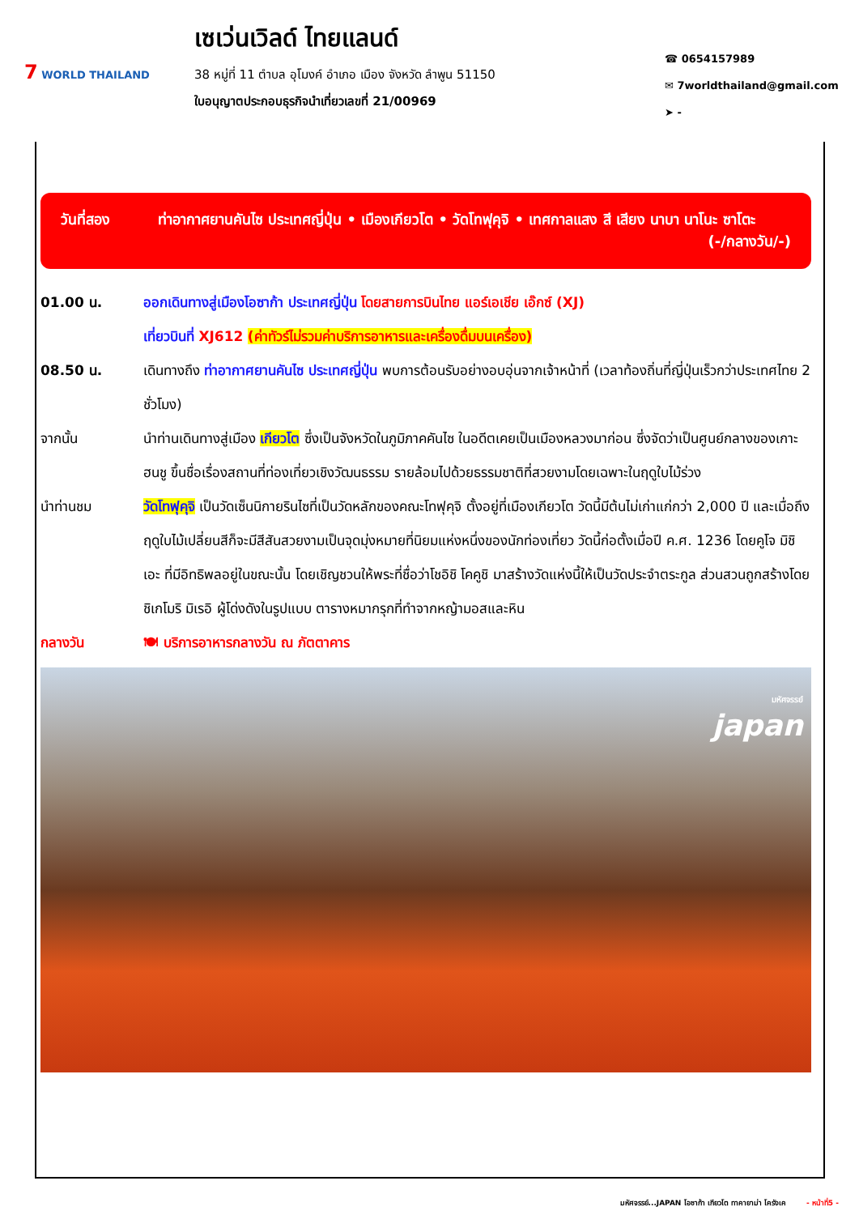7 WORLD THAILAND
เซเว่นเวิลด์ ไทยแลนด์
38 หมู่ที่ 11 ตำบล อุโมงค์ อำเภอ เมือง จังหวัด ลำพูน 51150
ใบอนุญาตประกอบธุรกิจนำเที่ยวเลขที่ 21/00969
☎ 0654157989
✉ 7worldthailand@gmail.com
➤ -
วันที่สอง ท่าอากาศยานคันไซ ประเทศญี่ปุ่น • เมืองเกียวโต • วัดโทฟุคุจิ • เทศกาลแสง สี เสียง นาบา นาโนะ ซาโตะ (-/กลางวัน/-)
01.00 น. ออกเดินทางสู่เมืองโอซาก้า ประเทศญี่ปุ่น โดยสายการบินไทย แอร์เอเชีย เอ๊กซ์ (XJ)
เที่ยวบินที่ XJ612 (ค่าทัวร์ไม่รวมค่าบริการอาหารและเครื่องดื่มบนเครื่อง)
08.50 น. เดินทางถึง ท่าอากาศยานคันไซ ประเทศญี่ปุ่น พบการต้อนรับอย่างอบอุ่นจากเจ้าหน้าที่ (เวลาท้องถิ่นที่ญี่ปุ่นเร็วกว่าประเทศไทย 2 ชั่วโมง)
จากนั้น นำท่านเดินทางสู่เมือง เกียวโต ซึ่งเป็นจังหวัดในภูมิภาคคันไซ ในอดีตเคยเป็นเมืองหลวงมาก่อน ซึ่งจัดว่าเป็นศูนย์กลางของเกาะฮนชู ขึ้นชื่อเรื่องสถานที่ท่องเที่ยวเชิงวัฒนธรรม รายล้อมไปด้วยธรรมชาติที่สวยงามโดยเฉพาะในฤดูใบไม้ร่วง
นำท่านชม วัดโทฟุคุจิ เป็นวัดเซ็นนิกายรินไซที่เป็นวัดหลักของคณะโทฟุคุจิ ตั้งอยู่ที่เมืองเกียวโต วัดนี้มีต้นไม่เก่าแก่กว่า 2,000 ปี และเมื่อถึงฤดูใบไม้เปลี่ยนสีก็จะมีสีสันสวยงามเป็นจุดมุ่งหมายที่นิยมแห่งหนึ่งของนักท่องเที่ยว วัดนี้ก่อตั้งเมื่อปี ค.ศ. 1236 โดยคูโจ มิชิเอะ ที่มีอิทธิพลอยู่ในขณะนั้น โดยเชิญชวนให้พระที่ชื่อว่าโชอิชิ โคคูชิ มาสร้างวัดแห่งนี้ให้เป็นวัดประจำตระกูล ส่วนสวนถูกสร้างโดยชิเกโมริ มิเรอิ ผู้โด่งดังในรูปแบบ ตารางหมากรุกที่ทำจากหญ้ามอสและหิน
กลางวัน 🍽 บริการอาหารกลางวัน ณ ภัตตาคาร
มหัศจรรย์
japan
มหัศจรรย์...JAPAN โอซาก้า เกียวโต ทาคายาม่า โครังเค - หน้าที่5 -